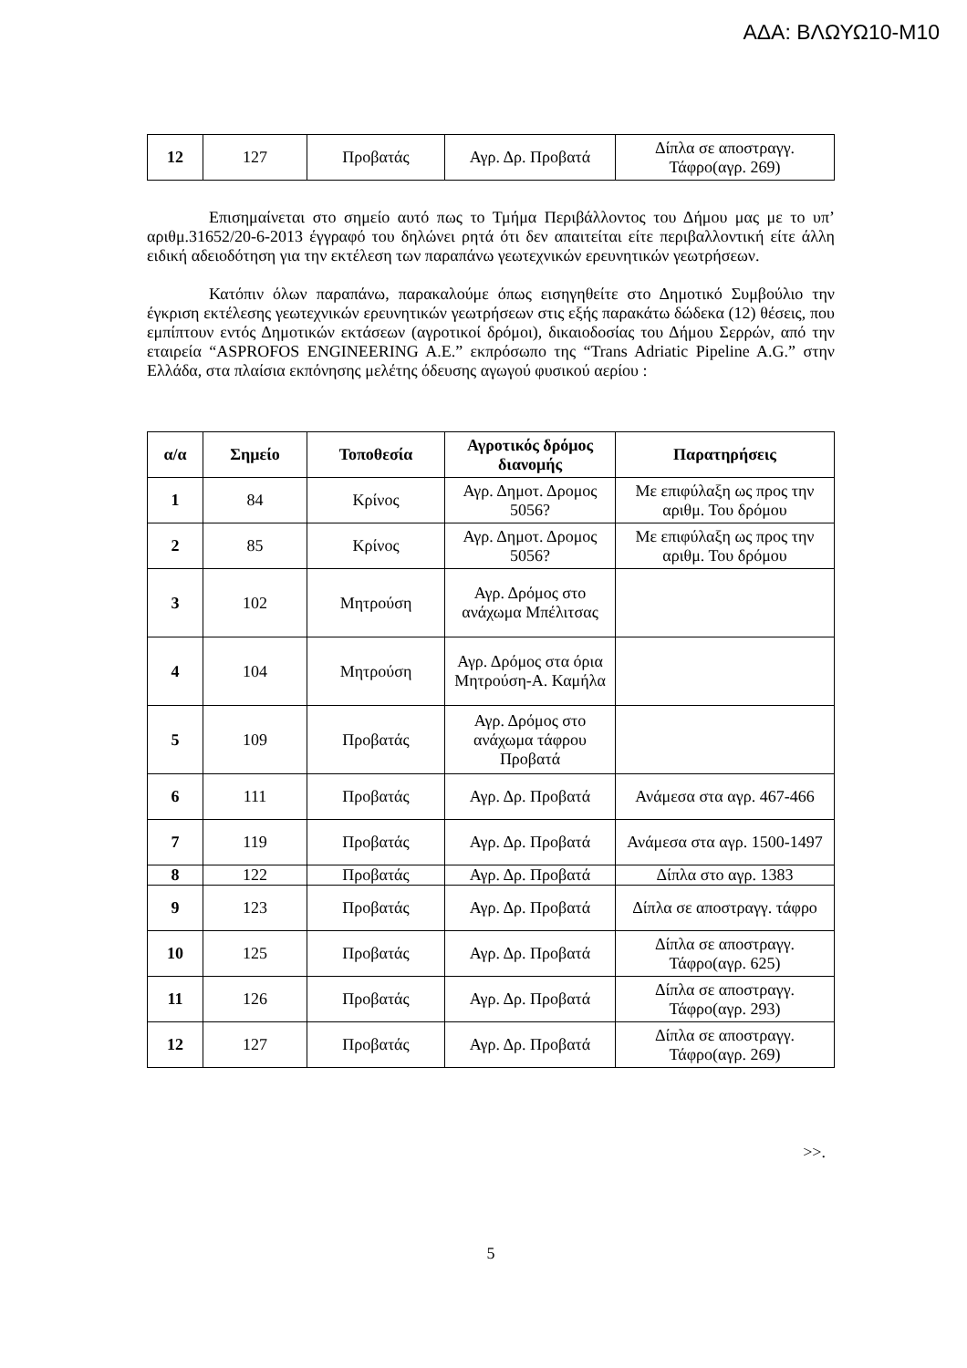ΑΔΑ: ΒΛΩΥΩ10-Μ10
| 12 | 127 | Προβατάς | Αγρ. Δρ. Προβατά | Δίπλα σε αποστραγγ. Τάφρο(αγρ. 269) |
Επισημαίνεται στο σημείο αυτό πως το Τμήμα Περιβάλλοντος του Δήμου μας με το υπ’ αριθμ.31652/20-6-2013 έγγραφό του δηλώνει ρητά ότι δεν απαιτείται είτε περιβαλλοντική είτε άλλη ειδική αδειοδότηση για την εκτέλεση των παραπάνω γεωτεχνικών ερευνητικών γεωτρήσεων.
Κατόπιν όλων παραπάνω, παρακαλούμε όπως εισηγηθείτε στο Δημοτικό Συμβούλιο την έγκριση εκτέλεσης γεωτεχνικών ερευνητικών γεωτρήσεων στις εξής παρακάτω δώδεκα (12) θέσεις, που εμπίπτουν εντός Δημοτικών εκτάσεων (αγροτικοί δρόμοι), δικαιοδοσίας του Δήμου Σερρών, από την εταιρεία “ASPROFOS ENGINEERING A.E.” εκπρόσωπο της “Trans Adriatic Pipeline A.G.” στην Ελλάδα, στα πλαίσια εκπόνησης μελέτης όδευσης αγωγού φυσικού αερίου :
| α/α | Σημείο | Τοποθεσία | Αγροτικός δρόμος διανομής | Παρατηρήσεις |
| --- | --- | --- | --- | --- |
| 1 | 84 | Κρίνος | Αγρ. Δημοτ. Δρομος 5056? | Με επιφύλαξη ως προς την αριθμ. Του δρόμου |
| 2 | 85 | Κρίνος | Αγρ. Δημοτ. Δρομος 5056? | Με επιφύλαξη ως προς την αριθμ. Του δρόμου |
| 3 | 102 | Μητρούση | Αγρ. Δρόμος στο ανάχωμα Μπέλιτσας | |
| 4 | 104 | Μητρούση | Αγρ. Δρόμος στα όρια Μητρούση-Α. Καμήλα | |
| 5 | 109 | Προβατάς | Αγρ. Δρόμος στο ανάχωμα τάφρου Προβατά | |
| 6 | 111 | Προβατάς | Αγρ. Δρ. Προβατά | Ανάμεσα στα αγρ. 467-466 |
| 7 | 119 | Προβατάς | Αγρ. Δρ. Προβατά | Ανάμεσα στα αγρ. 1500-1497 |
| 8 | 122 | Προβατάς | Αγρ. Δρ. Προβατά | Δίπλα στο αγρ. 1383 |
| 9 | 123 | Προβατάς | Αγρ. Δρ. Προβατά | Δίπλα σε αποστραγγ. τάφρο |
| 10 | 125 | Προβατάς | Αγρ. Δρ. Προβατά | Δίπλα σε αποστραγγ. Τάφρο(αγρ. 625) |
| 11 | 126 | Προβατάς | Αγρ. Δρ. Προβατά | Δίπλα σε αποστραγγ. Τάφρο(αγρ. 293) |
| 12 | 127 | Προβατάς | Αγρ. Δρ. Προβατά | Δίπλα σε αποστραγγ. Τάφρο(αγρ. 269) |
>>.
5